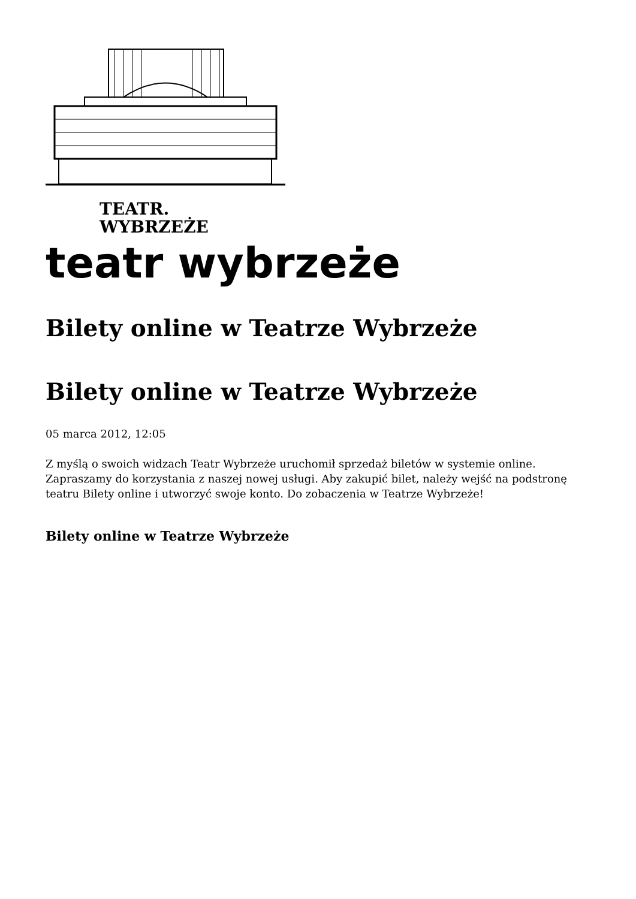TEATR.
WYBRZEŻE
teatr wybrzeże
Bilety online w Teatrze Wybrzeże
Bilety online w Teatrze Wybrzeże
05 marca 2012, 12:05
Z myślą o swoich widzach Teatr Wybrzeże uruchomił sprzedaż biletów w systemie online. Zapraszamy do korzystania z naszej nowej usługi. Aby zakupić bilet, należy wejść na podstronę teatru Bilety online i utworzyć swoje konto. Do zobaczenia w Teatrze Wybrzeże!
Bilety online w Teatrze Wybrzeże